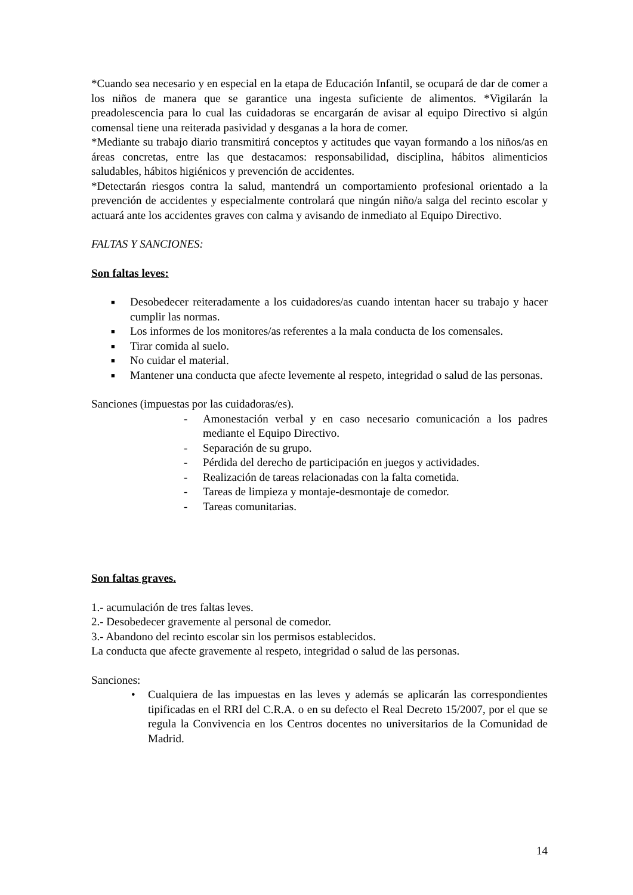*Cuando sea necesario y en especial en la etapa de Educación Infantil, se ocupará de dar de comer a los niños de manera que se garantice una ingesta suficiente de alimentos. *Vigilarán la preadolescencia para lo cual las cuidadoras se encargarán de avisar al equipo Directivo si algún comensal tiene una reiterada pasividad y desganas a la hora de comer.
*Mediante su trabajo diario transmitirá conceptos y actitudes que vayan formando a los niños/as en áreas concretas, entre las que destacamos: responsabilidad, disciplina, hábitos alimenticios saludables, hábitos higiénicos y prevención de accidentes.
*Detectarán riesgos contra la salud, mantendrá un comportamiento profesional orientado a la prevención de accidentes y especialmente controlará que ningún niño/a salga del recinto escolar y actuará ante los accidentes graves con calma y avisando de inmediato al Equipo Directivo.
FALTAS Y SANCIONES:
Son faltas leves:
■ Desobedecer reiteradamente a los cuidadores/as cuando intentan hacer su trabajo y hacer cumplir las normas.
■ Los informes de los monitores/as referentes a la mala conducta de los comensales.
■ Tirar comida al suelo.
■ No cuidar el material.
■ Mantener una conducta que afecte levemente al respeto, integridad o salud de las personas.
Sanciones (impuestas por las cuidadoras/es).
- Amonestación verbal y en caso necesario comunicación a los padres mediante el Equipo Directivo.
- Separación de su grupo.
- Pérdida del derecho de participación en juegos y actividades.
- Realización de tareas relacionadas con la falta cometida.
- Tareas de limpieza y montaje-desmontaje de comedor.
- Tareas comunitarias.
Son faltas graves.
1.- acumulación de tres faltas leves.
2.- Desobedecer gravemente al personal de comedor.
3.- Abandono del recinto escolar sin los permisos establecidos.
La conducta que afecte gravemente al respeto, integridad o salud de las personas.
Sanciones:
• Cualquiera de las impuestas en las leves y además se aplicarán las correspondientes tipificadas en el RRI del C.R.A. o en su defecto el Real Decreto 15/2007, por el que se regula la Convivencia en los Centros docentes no universitarios de la Comunidad de Madrid.
14